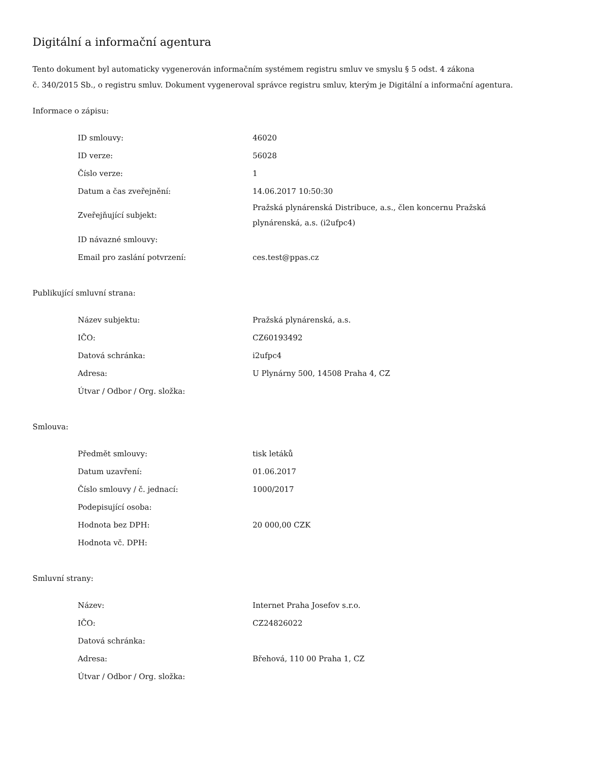Digitální a informační agentura
Tento dokument byl automaticky vygenerován informačním systémem registru smluv ve smyslu § 5 odst. 4 zákona
č. 340/2015 Sb., o registru smluv. Dokument vygeneroval správce registru smluv, kterým je Digitální a informační agentura.
Informace o zápisu:
| ID smlouvy: | 46020 |
| ID verze: | 56028 |
| Číslo verze: | 1 |
| Datum a čas zveřejnění: | 14.06.2017 10:50:30 |
| Zveřejňující subjekt: | Pražská plynárenská Distribuce, a.s., člen koncernu Pražská plynárenská, a.s. (i2ufpc4) |
| ID návazné smlouvy: | |
| Email pro zaslání potvrzení: | ces.test@ppas.cz |
Publikující smluvní strana:
| Název subjektu: | Pražská plynárenská, a.s. |
| IČO: | CZ60193492 |
| Datová schránka: | i2ufpc4 |
| Adresa: | U Plynárny 500, 14508 Praha 4, CZ |
| Útvar / Odbor / Org. složka: | |
Smlouva:
| Předmět smlouvy: | tisk letáků |
| Datum uzavření: | 01.06.2017 |
| Číslo smlouvy / č. jednací: | 1000/2017 |
| Podepisující osoba: | |
| Hodnota bez DPH: | 20 000,00 CZK |
| Hodnota vč. DPH: | |
Smluvní strany:
| Název: | Internet Praha Josefov s.r.o. |
| IČO: | CZ24826022 |
| Datová schránka: | |
| Adresa: | Břehová, 110 00 Praha 1, CZ |
| Útvar / Odbor / Org. složka: | |